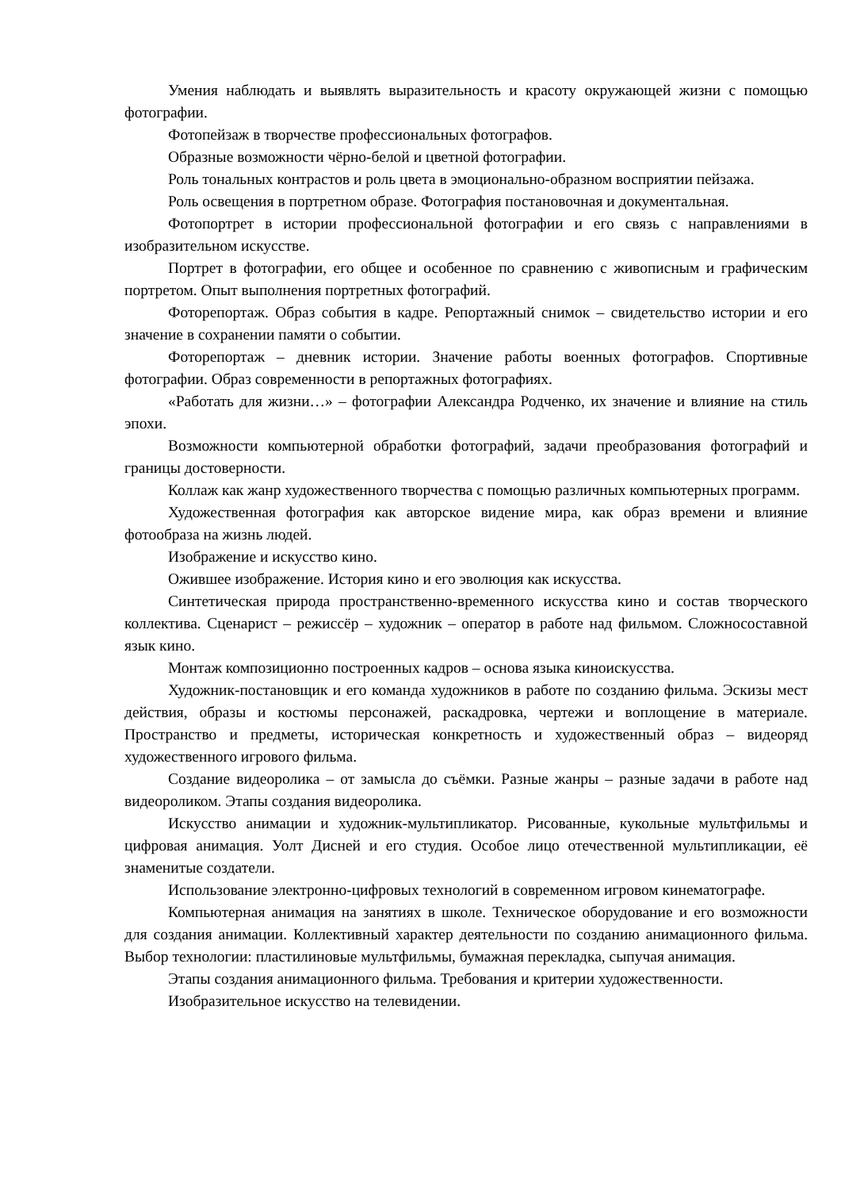Умения наблюдать и выявлять выразительность и красоту окружающей жизни с помощью фотографии.
Фотопейзаж в творчестве профессиональных фотографов.
Образные возможности чёрно-белой и цветной фотографии.
Роль тональных контрастов и роль цвета в эмоционально-образном восприятии пейзажа.
Роль освещения в портретном образе. Фотография постановочная и документальная.
Фотопортрет в истории профессиональной фотографии и его связь с направлениями в изобразительном искусстве.
Портрет в фотографии, его общее и особенное по сравнению с живописным и графическим портретом. Опыт выполнения портретных фотографий.
Фоторепортаж. Образ события в кадре. Репортажный снимок – свидетельство истории и его значение в сохранении памяти о событии.
Фоторепортаж – дневник истории. Значение работы военных фотографов. Спортивные фотографии. Образ современности в репортажных фотографиях.
«Работать для жизни…» – фотографии Александра Родченко, их значение и влияние на стиль эпохи.
Возможности компьютерной обработки фотографий, задачи преобразования фотографий и границы достоверности.
Коллаж как жанр художественного творчества с помощью различных компьютерных программ.
Художественная фотография как авторское видение мира, как образ времени и влияние фотообраза на жизнь людей.
Изображение и искусство кино.
Ожившее изображение. История кино и его эволюция как искусства.
Синтетическая природа пространственно-временного искусства кино и состав творческого коллектива. Сценарист – режиссёр – художник – оператор в работе над фильмом. Сложносоставной язык кино.
Монтаж композиционно построенных кадров – основа языка киноискусства.
Художник-постановщик и его команда художников в работе по созданию фильма. Эскизы мест действия, образы и костюмы персонажей, раскадровка, чертежи и воплощение в материале. Пространство и предметы, историческая конкретность и художественный образ – видеоряд художественного игрового фильма.
Создание видеоролика – от замысла до съёмки. Разные жанры – разные задачи в работе над видеороликом. Этапы создания видеоролика.
Искусство анимации и художник-мультипликатор. Рисованные, кукольные мультфильмы и цифровая анимация. Уолт Дисней и его студия. Особое лицо отечественной мультипликации, её знаменитые создатели.
Использование электронно-цифровых технологий в современном игровом кинематографе.
Компьютерная анимация на занятиях в школе. Техническое оборудование и его возможности для создания анимации. Коллективный характер деятельности по созданию анимационного фильма. Выбор технологии: пластилиновые мультфильмы, бумажная перекладка, сыпучая анимация.
Этапы создания анимационного фильма. Требования и критерии художественности.
Изобразительное искусство на телевидении.